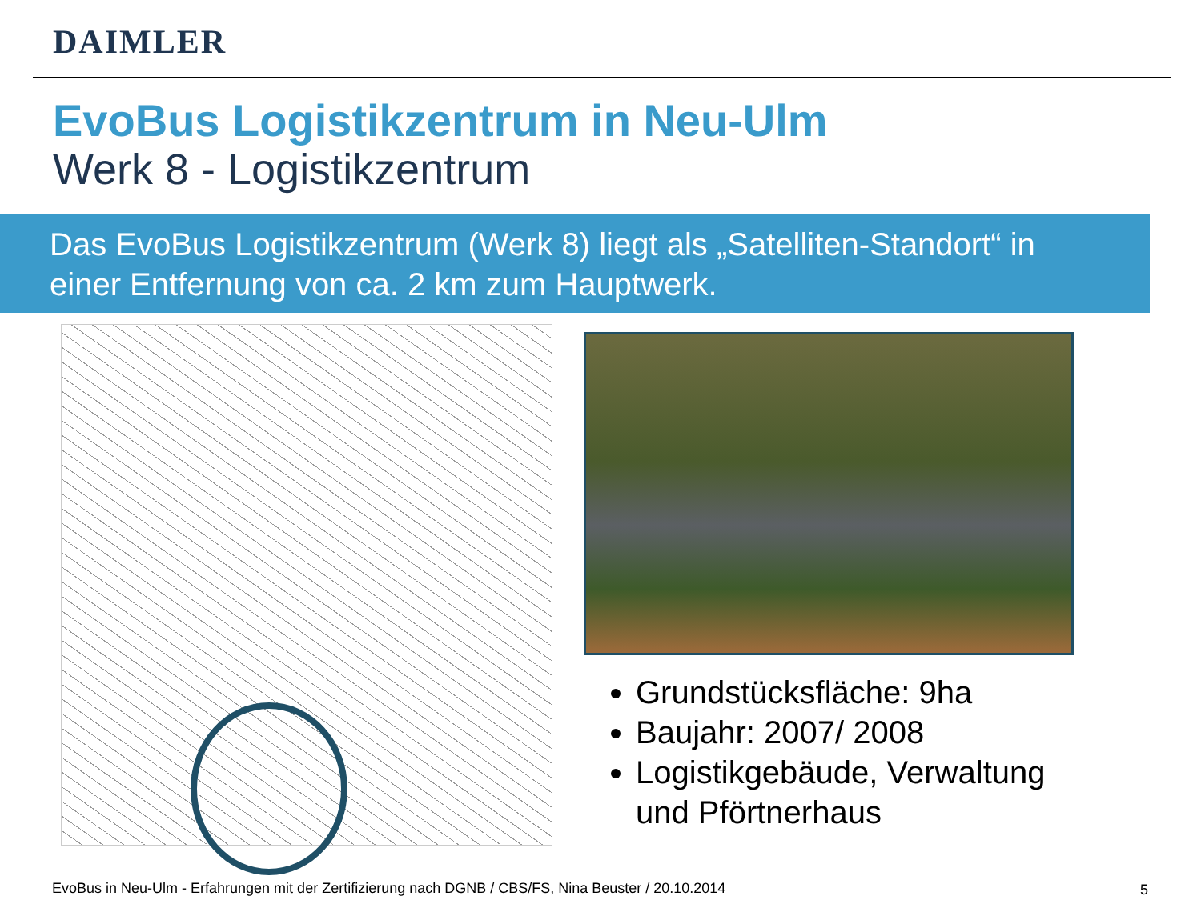DAIMLER
EvoBus Logistikzentrum in Neu-Ulm
Werk 8 - Logistikzentrum
Das EvoBus Logistikzentrum (Werk 8) liegt als „Satelliten-Standort“ in einer Entfernung von ca. 2 km zum Hauptwerk.
Grundstücksfläche: 9ha
Baujahr: 2007/ 2008
Logistikgebäude, Verwaltung und Pförtnerhaus
EvoBus in Neu-Ulm - Erfahrungen mit der Zertifizierung nach DGNB / CBS/FS, Nina Beuster / 20.10.2014
5